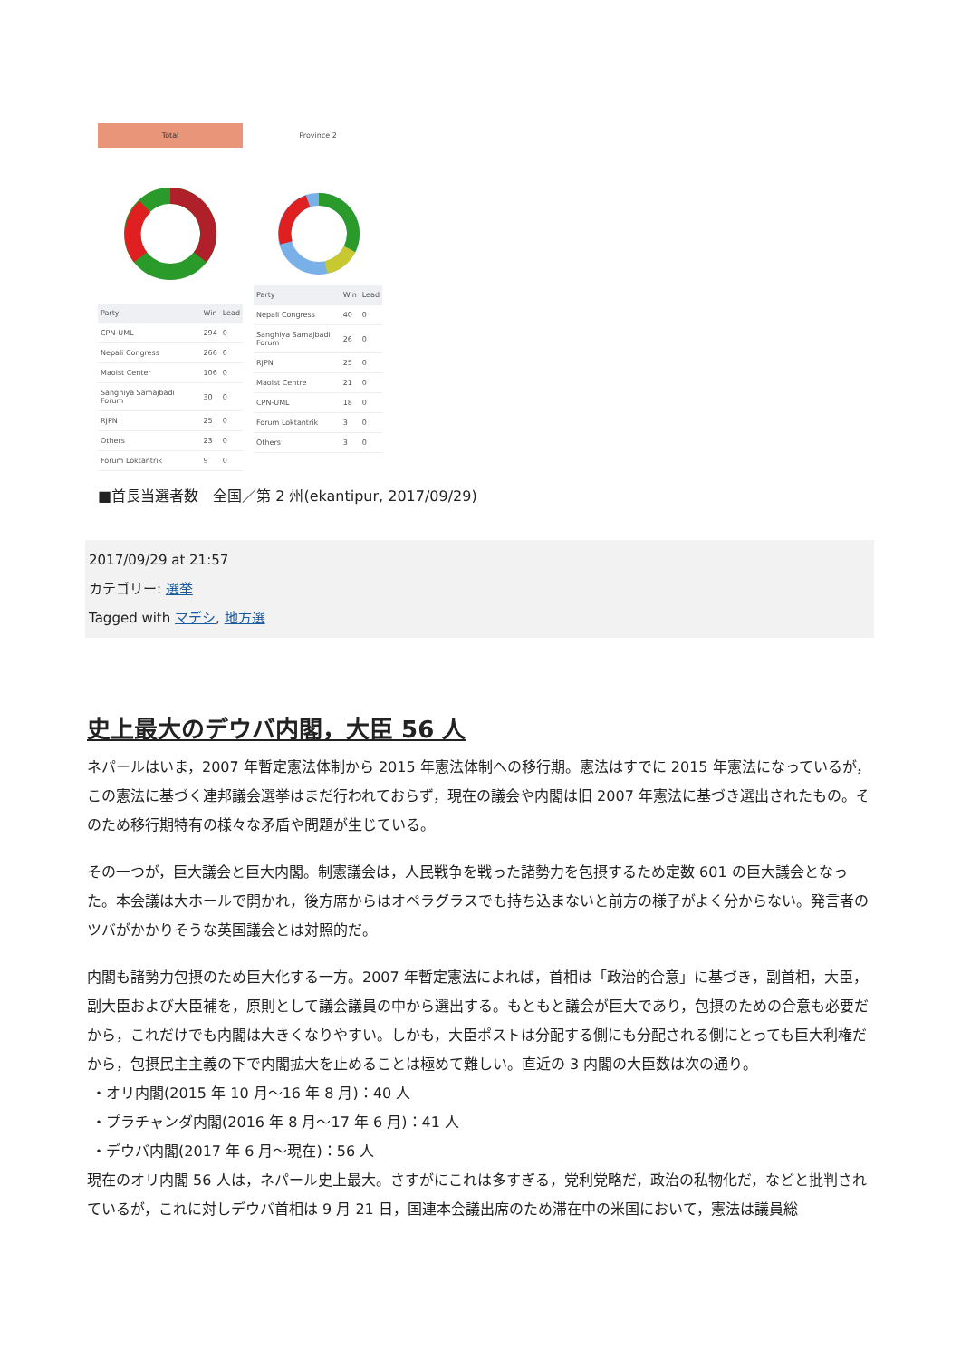Total
| Party | Win | Lead |
| --- | --- | --- |
| CPN-UML | 294 | 0 |
| Nepali Congress | 266 | 0 |
| Maoist Center | 106 | 0 |
| Sanghiya Samajbadi Forum | 30 | 0 |
| RJPN | 25 | 0 |
| Others | 23 | 0 |
| Forum Loktantrik | 9 | 0 |
Province 2
| Party | Win | Lead |
| --- | --- | --- |
| Nepali Congress | 40 | 0 |
| Sanghiya Samajbadi Forum | 26 | 0 |
| RJPN | 25 | 0 |
| Maoist Centre | 21 | 0 |
| CPN-UML | 18 | 0 |
| Forum Loktantrik | 3 | 0 |
| Others | 3 | 0 |
■首長当選者数　全国／第 2 州(ekantipur, 2017/09/29)
2017/09/29 at 21:57
カテゴリー: 選挙
Tagged with マデシ, 地方選
史上最大のデウバ内閣，大臣 56 人
ネパールはいま，2007 年暫定憲法体制から 2015 年憲法体制への移行期。憲法はすでに 2015 年憲法になっているが，この憲法に基づく連邦議会選挙はまだ行われておらず，現在の議会や内閣は旧 2007 年憲法に基づき選出されたもの。そのため移行期特有の様々な矛盾や問題が生じている。
その一つが，巨大議会と巨大内閣。制憲議会は，人民戦争を戦った諸勢力を包摂するため定数 601 の巨大議会となった。本会議は大ホールで開かれ，後方席からはオペラグラスでも持ち込まないと前方の様子がよく分からない。発言者のツバがかかりそうな英国議会とは対照的だ。
内閣も諸勢力包摂のため巨大化する一方。2007 年暫定憲法によれば，首相は「政治的合意」に基づき，副首相，大臣，副大臣および大臣補を，原則として議会議員の中から選出する。もともと議会が巨大であり，包摂のための合意も必要だから，これだけでも内閣は大きくなりやすい。しかも，大臣ポストは分配する側にも分配される側にとっても巨大利権だから，包摂民主主義の下で内閣拡大を止めることは極めて難しい。直近の 3 内閣の大臣数は次の通り。
・オリ内閣(2015 年 10 月～16 年 8 月)：40 人
・プラチャンダ内閣(2016 年 8 月～17 年 6 月)：41 人
・デウバ内閣(2017 年 6 月～現在)：56 人
現在のオリ内閣 56 人は，ネパール史上最大。さすがにこれは多すぎる，党利党略だ，政治の私物化だ，などと批判されているが，これに対しデウバ首相は 9 月 21 日，国連本会議出席のため滞在中の米国において，憲法は議員総